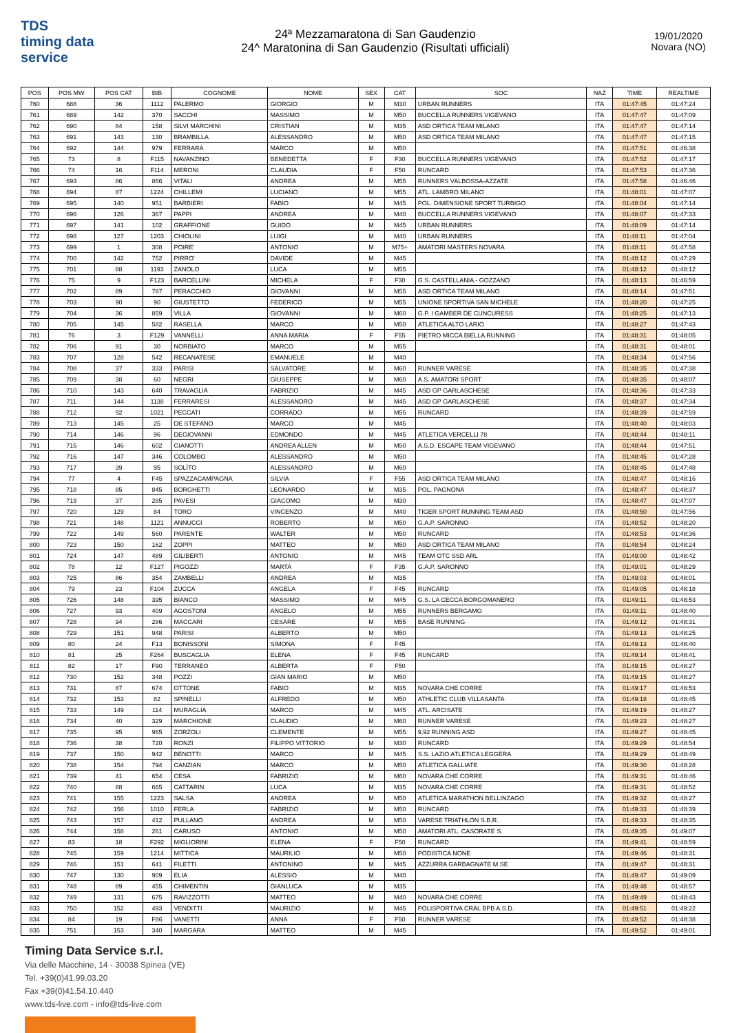TDS
timing data service
24ª Mezzamaratona di San Gaudenzio
24^ Maratonina di San Gaudenzio (Risultati ufficiali)
19/01/2020
Novara (NO)
| POS | POS MW | POS CAT | BIB | COGNOME | NOME | SEX | CAT | SOC | NAZ | TIME | REALTIME |
| --- | --- | --- | --- | --- | --- | --- | --- | --- | --- | --- | --- |
| 760 | 688 | 36 | 1112 | PALERMO | GIORGIO | M | M30 | URBAN RUNNERS | ITA | 01:47:45 | 01:47:24 |
| 761 | 689 | 142 | 370 | SACCHI | MASSIMO | M | M50 | BUCCELLA RUNNERS VIGEVANO | ITA | 01:47:47 | 01:47:09 |
| 762 | 690 | 84 | 158 | SILVI MARCHINI | CRISTIAN | M | M35 | ASD ORTICA TEAM MILANO | ITA | 01:47:47 | 01:47:14 |
| 763 | 691 | 143 | 130 | BRAMBILLA | ALESSANDRO | M | M50 | ASD ORTICA TEAM MILANO | ITA | 01:47:47 | 01:47:15 |
| 764 | 692 | 144 | 979 | FERRARA | MARCO | M | M50 | | ITA | 01:47:51 | 01:46:38 |
| 765 | 73 | 8 | F115 | NAVANZINO | BENEDETTA | F | F30 | BUCCELLA RUNNERS VIGEVANO | ITA | 01:47:52 | 01:47:17 |
| 766 | 74 | 16 | F114 | MERONI | CLAUDIA | F | F50 | RUNCARD | ITA | 01:47:53 | 01:47:36 |
| 767 | 693 | 86 | 866 | VITALI | ANDREA | M | M55 | RUNNERS VALBOSSA-AZZATE | ITA | 01:47:58 | 01:46:46 |
| 768 | 694 | 87 | 1224 | CHILLEMI | LUCIANO | M | M55 | ATL. LAMBRO MILANO | ITA | 01:48:01 | 01:47:07 |
| 769 | 695 | 140 | 951 | BARBIERI | FABIO | M | M45 | POL. DIMENSIONE SPORT TURBIGO | ITA | 01:48:04 | 01:47:14 |
| 770 | 696 | 126 | 367 | PAPPI | ANDREA | M | M40 | BUCCELLA RUNNERS VIGEVANO | ITA | 01:48:07 | 01:47:33 |
| 771 | 697 | 141 | 102 | GRAFFIONE | GUIDO | M | M45 | URBAN RUNNERS | ITA | 01:48:09 | 01:47:14 |
| 772 | 698 | 127 | 1203 | CHIOLINI | LUIGI | M | M40 | URBAN RUNNERS | ITA | 01:48:11 | 01:47:04 |
| 773 | 699 | 1 | 308 | POIRE' | ANTONIO | M | M75+ | AMATORI MASTERS NOVARA | ITA | 01:48:11 | 01:47:58 |
| 774 | 700 | 142 | 752 | PIRRO' | DAVIDE | M | M45 | | ITA | 01:48:12 | 01:47:29 |
| 775 | 701 | 88 | 1193 | ZANOLO | LUCA | M | M55 | | ITA | 01:48:12 | 01:48:12 |
| 776 | 75 | 9 | F123 | BARCELLINI | MICHELA | F | F30 | G.S. CASTELLANIA - GOZZANO | ITA | 01:48:13 | 01:46:59 |
| 777 | 702 | 89 | 787 | PERACCHIO | GIOVANNI | M | M55 | ASD ORTICA TEAM MILANO | ITA | 01:48:14 | 01:47:51 |
| 778 | 703 | 90 | 90 | GIUSTETTO | FEDERICO | M | M55 | UNIONE SPORTIVA SAN MICHELE | ITA | 01:48:20 | 01:47:25 |
| 779 | 704 | 36 | 859 | VILLA | GIOVANNI | M | M60 | G.P. I GAMBER DE CUNCURESS | ITA | 01:48:25 | 01:47:13 |
| 780 | 705 | 145 | 582 | RASELLA | MARCO | M | M50 | ATLETICA ALTO LARIO | ITA | 01:48:27 | 01:47:43 |
| 781 | 76 | 3 | F129 | VANNELLI | ANNA MARIA | F | F55 | PIETRO MICCA BIELLA RUNNING | ITA | 01:48:31 | 01:48:05 |
| 782 | 706 | 91 | 30 | NORBIATO | MARCO | M | M55 | | ITA | 01:48:31 | 01:48:01 |
| 783 | 707 | 128 | 542 | RECANATESE | EMANUELE | M | M40 | | ITA | 01:48:34 | 01:47:56 |
| 784 | 708 | 37 | 333 | PARISI | SALVATORE | M | M60 | RUNNER VARESE | ITA | 01:48:35 | 01:47:38 |
| 785 | 709 | 38 | 60 | NEGRI | GIUSEPPE | M | M60 | A.S. AMATORI SPORT | ITA | 01:48:35 | 01:48:07 |
| 786 | 710 | 143 | 640 | TRAVAGLIA | FABRIZIO | M | M45 | ASD GP GARLASCHESE | ITA | 01:48:36 | 01:47:33 |
| 787 | 711 | 144 | 1138 | FERRARESI | ALESSANDRO | M | M45 | ASD GP GARLASCHESE | ITA | 01:48:37 | 01:47:34 |
| 788 | 712 | 92 | 1021 | PECCATI | CORRADO | M | M55 | RUNCARD | ITA | 01:48:39 | 01:47:59 |
| 789 | 713 | 145 | 25 | DE STEFANO | MARCO | M | M45 | | ITA | 01:48:40 | 01:48:03 |
| 790 | 714 | 146 | 96 | DEGIOVANNI | EDMONDO | M | M45 | ATLETICA VERCELLI 78 | ITA | 01:48:44 | 01:48:11 |
| 791 | 715 | 146 | 602 | GIANOTTI | ANDREA ALLEN | M | M50 | A.S.D. ESCAPE TEAM VIGEVANO | ITA | 01:48:44 | 01:47:51 |
| 792 | 716 | 147 | 346 | COLOMBO | ALESSANDRO | M | M50 | | ITA | 01:48:45 | 01:47:28 |
| 793 | 717 | 39 | 95 | SOLÌTO | ALESSANDRO | M | M60 | | ITA | 01:48:45 | 01:47:48 |
| 794 | 77 | 4 | F45 | SPAZZACAMPAGNA | SILVIA | F | F55 | ASD ORTICA TEAM MILANO | ITA | 01:48:47 | 01:48:16 |
| 795 | 718 | 85 | 845 | BORGHETTI | LEONARDO | M | M35 | POL. PAGNONA | ITA | 01:48:47 | 01:48:37 |
| 796 | 719 | 37 | 285 | PAVESI | GIACOMO | M | M30 | | ITA | 01:48:47 | 01:47:07 |
| 797 | 720 | 129 | 84 | TORO | VINCENZO | M | M40 | TIGER SPORT RUNNING TEAM ASD | ITA | 01:48:50 | 01:47:56 |
| 798 | 721 | 148 | 1121 | ANNUCCI | ROBERTO | M | M50 | G.A.P. SARONNO | ITA | 01:48:52 | 01:48:20 |
| 799 | 722 | 149 | 560 | PARENTE | WALTER | M | M50 | RUNCARD | ITA | 01:48:53 | 01:48:36 |
| 800 | 723 | 150 | 162 | ZOPPI | MATTEO | M | M50 | ASD ORTICA TEAM MILANO | ITA | 01:48:54 | 01:48:24 |
| 801 | 724 | 147 | 489 | GILIBERTI | ANTONIO | M | M45 | TEAM OTC SSD ARL | ITA | 01:49:00 | 01:48:42 |
| 802 | 78 | 12 | F127 | PIGOZZI | MARTA | F | F35 | G.A.P. SARONNO | ITA | 01:49:01 | 01:48:29 |
| 803 | 725 | 86 | 354 | ZAMBELLI | ANDREA | M | M35 | | ITA | 01:49:03 | 01:48:01 |
| 804 | 79 | 23 | F104 | ZUCCA | ANGELA | F | F45 | RUNCARD | ITA | 01:49:05 | 01:48:18 |
| 805 | 726 | 148 | 395 | BIANCO | MASSIMO | M | M45 | G.S. LA CECCA BORGOMANERO | ITA | 01:49:11 | 01:48:53 |
| 806 | 727 | 93 | 409 | AGOSTONI | ANGELO | M | M55 | RUNNERS BERGAMO | ITA | 01:49:11 | 01:48:40 |
| 807 | 728 | 94 | 286 | MACCARI | CESARE | M | M55 | BASE RUNNING | ITA | 01:49:12 | 01:48:31 |
| 808 | 729 | 151 | 948 | PARISI | ALBERTO | M | M50 | | ITA | 01:49:13 | 01:48:25 |
| 809 | 80 | 24 | F13 | BONISSONI | SIMONA | F | F45 | | ITA | 01:49:13 | 01:48:40 |
| 810 | 81 | 25 | F264 | BUSCAGLIA | ELENA | F | F45 | RUNCARD | ITA | 01:49:14 | 01:48:41 |
| 811 | 82 | 17 | F90 | TERRANEO | ALBERTA | F | F50 | | ITA | 01:49:15 | 01:48:27 |
| 812 | 730 | 152 | 348 | POZZI | GIAN MARIO | M | M50 | | ITA | 01:49:15 | 01:48:27 |
| 813 | 731 | 87 | 674 | OTTONE | FABIO | M | M35 | NOVARA CHE CORRE | ITA | 01:49:17 | 01:48:53 |
| 814 | 732 | 153 | 82 | SPINELLI | ALFREDO | M | M50 | ATHLETIC CLUB VILLASANTA | ITA | 01:49:18 | 01:48:45 |
| 815 | 733 | 149 | 114 | MURAGLIA | MARCO | M | M45 | ATL. ARCISATE | ITA | 01:49:19 | 01:48:27 |
| 816 | 734 | 40 | 329 | MARCHIONE | CLAUDIO | M | M60 | RUNNER VARESE | ITA | 01:49:23 | 01:48:27 |
| 817 | 735 | 95 | 965 | ZORZOLI | CLEMENTE | M | M55 | 9,92 RUNNING ASD | ITA | 01:49:27 | 01:48:45 |
| 818 | 736 | 38 | 720 | RONZI | FILIPPO VITTORIO | M | M30 | RUNCARD | ITA | 01:49:29 | 01:48:54 |
| 819 | 737 | 150 | 942 | BENOTTI | MARCO | M | M45 | S.S. LAZIO ATLETICA LEGGERA | ITA | 01:49:29 | 01:48:49 |
| 820 | 738 | 154 | 794 | CANZIAN | MARCO | M | M50 | ATLETICA GALLIATE | ITA | 01:49:30 | 01:48:28 |
| 821 | 739 | 41 | 654 | CESA | FABRIZIO | M | M60 | NOVARA CHE CORRE | ITA | 01:49:31 | 01:48:46 |
| 822 | 740 | 88 | 665 | CATTARIN | LUCA | M | M35 | NOVARA CHE CORRE | ITA | 01:49:31 | 01:48:52 |
| 823 | 741 | 155 | 1223 | SALSA | ANDREA | M | M50 | ATLETICA MARATHON BELLINZAGO | ITA | 01:49:32 | 01:48:27 |
| 824 | 742 | 156 | 1010 | FERLA | FABRIZIO | M | M50 | RUNCARD | ITA | 01:49:33 | 01:48:39 |
| 825 | 743 | 157 | 412 | PULLANO | ANDREA | M | M50 | VARESE TRIATHLON S.B.R. | ITA | 01:49:33 | 01:48:35 |
| 826 | 744 | 158 | 261 | CARUSO | ANTONIO | M | M50 | AMATORI ATL. CASORATE S. | ITA | 01:49:35 | 01:49:07 |
| 827 | 83 | 18 | F292 | MIGLIORINI | ELENA | F | F50 | RUNCARD | ITA | 01:49:41 | 01:48:59 |
| 828 | 745 | 159 | 1214 | MITTICA | MAURILIO | M | M50 | PODISTICA NONE | ITA | 01:49:46 | 01:48:31 |
| 829 | 746 | 151 | 641 | FILETTI | ANTONINO | M | M45 | AZZURRA GARBAGNATE M.SE | ITA | 01:49:47 | 01:48:31 |
| 830 | 747 | 130 | 909 | ELIA | ALESSIO | M | M40 | | ITA | 01:49:47 | 01:49:09 |
| 831 | 748 | 89 | 455 | CHIMENTIN | GIANLUCA | M | M35 | | ITA | 01:49:48 | 01:48:57 |
| 832 | 749 | 131 | 675 | RAVIZZOTTI | MATTEO | M | M40 | NOVARA CHE CORRE | ITA | 01:49:49 | 01:48:43 |
| 833 | 750 | 152 | 493 | VENDITTI | MAURIZIO | M | M45 | POLISPORTIVA CRAL BPB A.S.D. | ITA | 01:49:51 | 01:49:22 |
| 834 | 84 | 19 | F86 | VANETTI | ANNA | F | F50 | RUNNER VARESE | ITA | 01:49:52 | 01:48:38 |
| 835 | 751 | 153 | 340 | MARGARA | MATTEO | M | M45 | | ITA | 01:49:52 | 01:49:01 |
Timing Data Service s.r.l.
Via delle Macchine, 14 - 30038 Spinea (VE)
Tel. +39(0)41.99.03.20
Fax +39(0)41.54.10.440
www.tds-live.com - info@tds-live.com